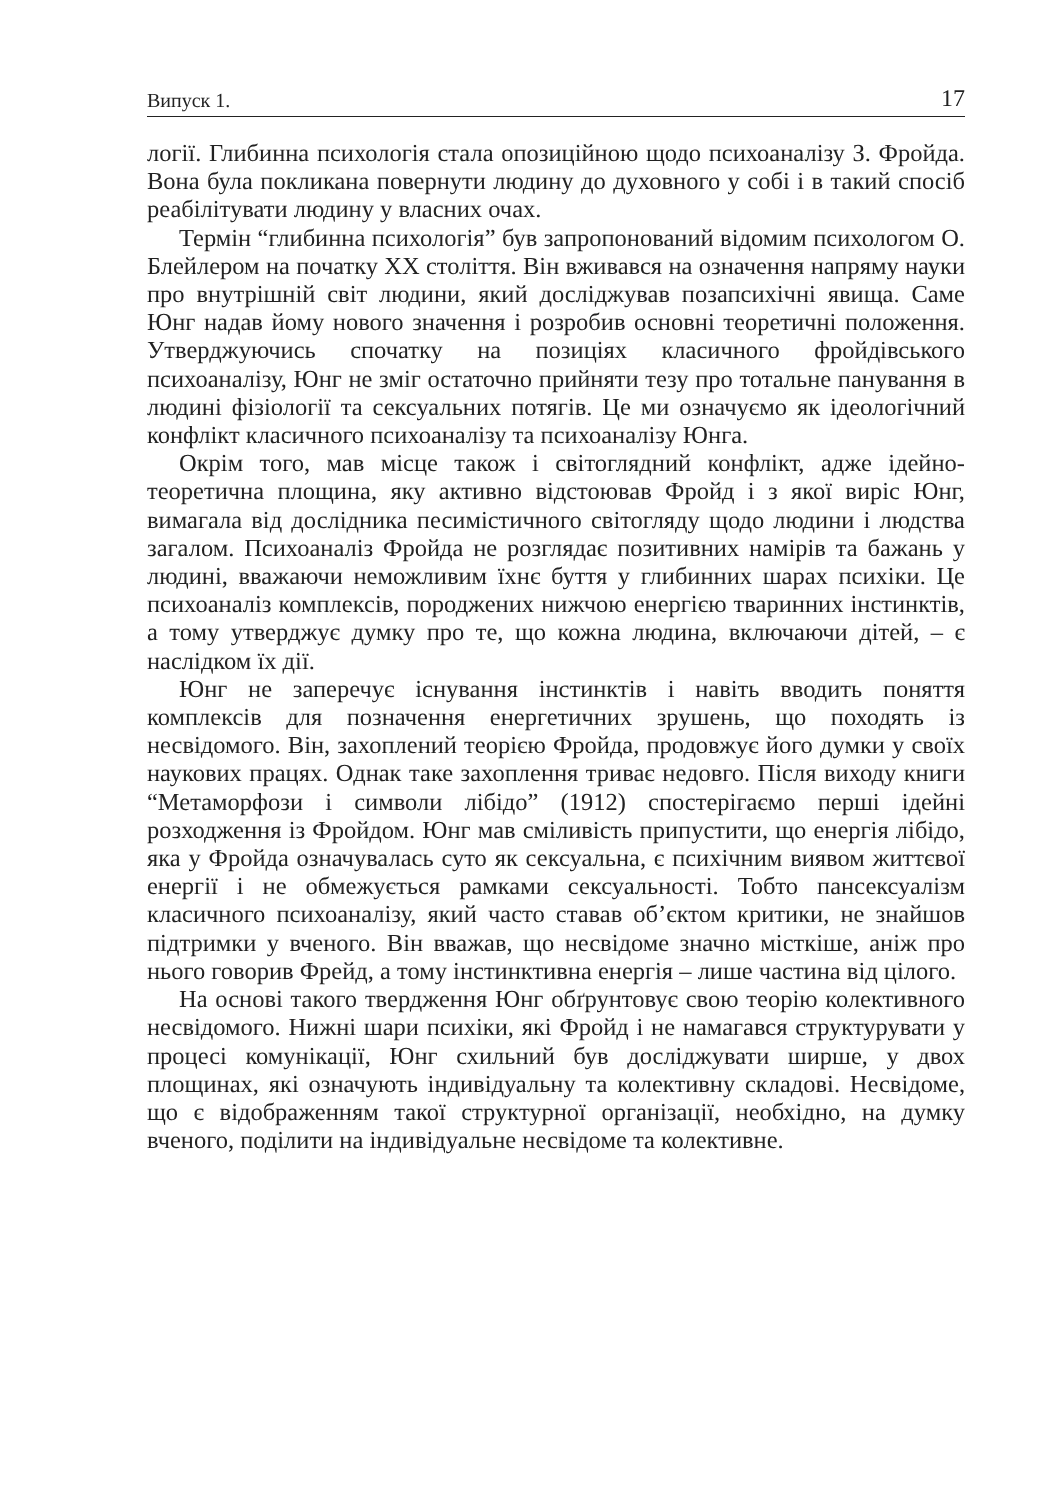Випуск 1. 17
логії. Глибинна психологія стала опозиційною щодо психоаналізу З. Фройда. Вона була покликана повернути людину до духовного у собі і в такий спосіб реабілітувати людину у власних очах.
Термін “глибинна психологія” був запропонований відомим психологом О. Блейлером на початку ХХ століття. Він вживався на означення напряму науки про внутрішній світ людини, який досліджував позапсихічні явища. Саме Юнг надав йому нового значення і розробив основні теоретичні положення. Утверджуючись спочатку на позиціях класичного фройдівського психоаналізу, Юнг не зміг остаточно прийняти тезу про тотальне панування в людині фізіології та сексуальних потягів. Це ми означуємо як ідеологічний конфлікт класичного психоаналізу та психоаналізу Юнга.
Окрім того, мав місце також і світоглядний конфлікт, адже ідейно-теоретична площина, яку активно відстоював Фройд і з якої виріс Юнг, вимагала від дослідника песимістичного світогляду щодо людини і людства загалом. Психоаналіз Фройда не розглядає позитивних намірів та бажань у людині, вважаючи неможливим їхнє буття у глибинних шарах психіки. Це психоаналіз комплексів, породжених нижчою енергією тваринних інстинктів, а тому утверджує думку про те, що кожна людина, включаючи дітей, – є наслідком їх дії.
Юнг не заперечує існування інстинктів і навіть вводить поняття комплексів для позначення енергетичних зрушень, що походять із несвідомого. Він, захоплений теорією Фройда, продовжує його думки у своїх наукових працях. Однак таке захоплення триває недовго. Після виходу книги “Метаморфози і символи лібідо” (1912) спостерігаємо перші ідейні розходження із Фройдом. Юнг мав сміливість припустити, що енергія лібідо, яка у Фройда означувалась суто як сексуальна, є психічним виявом життєвої енергії і не обмежується рамками сексуальності. Тобто пансексуалізм класичного психоаналізу, який часто ставав об’єктом критики, не знайшов підтримки у вченого. Він вважав, що несвідоме значно місткіше, аніж про нього говорив Фрейд, а тому інстинктивна енергія – лише частина від цілого.
На основі такого твердження Юнг обґрунтовує свою теорію колективного несвідомого. Нижні шари психіки, які Фройд і не намагався структурувати у процесі комунікації, Юнг схильний був досліджувати ширше, у двох площинах, які означують індивідуальну та колективну складові. Несвідоме, що є відображенням такої структурної організації, необхідно, на думку вченого, поділити на індивідуальне несвідоме та колективне.